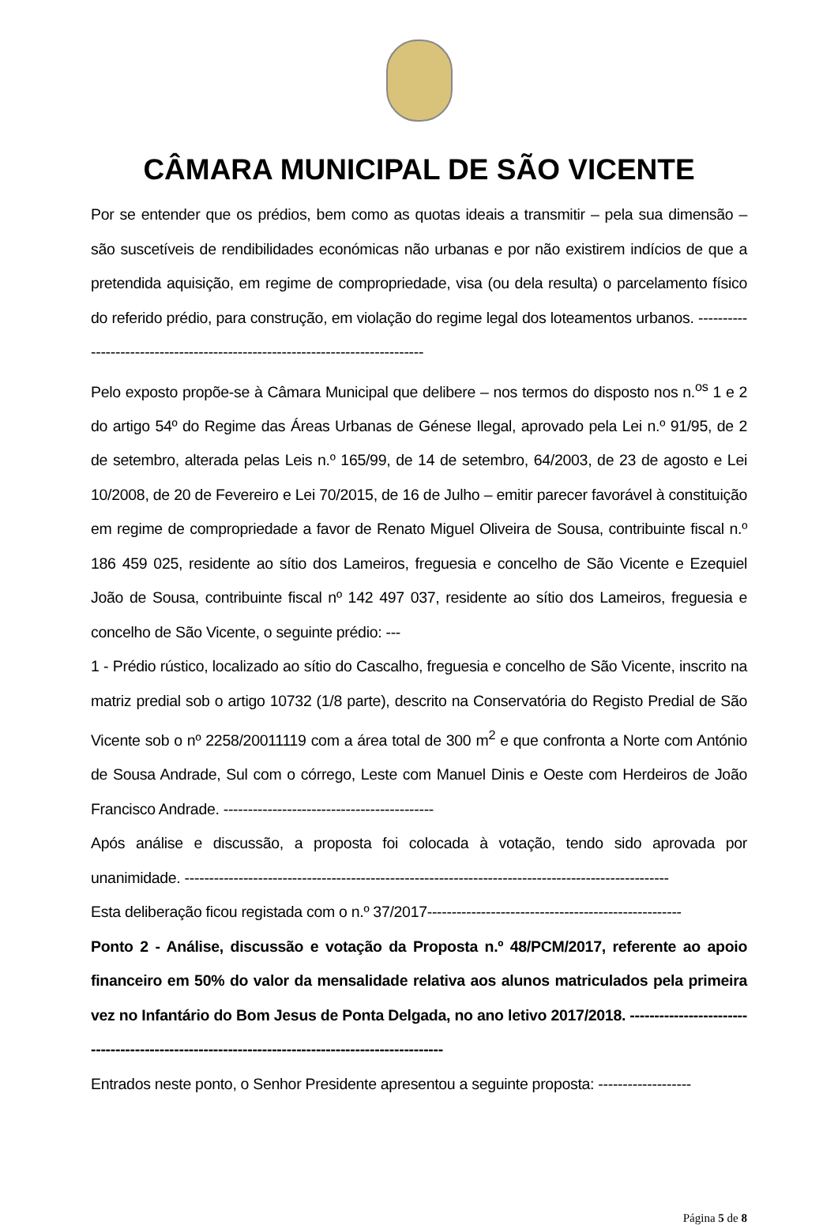CÂMARA MUNICIPAL DE SÃO VICENTE
Por se entender que os prédios, bem como as quotas ideais a transmitir – pela sua dimensão – são suscetíveis de rendibilidades económicas não urbanas e por não existirem indícios de que a pretendida aquisição, em regime de compropriedade, visa (ou dela resulta) o parcelamento físico do referido prédio, para construção, em violação do regime legal dos loteamentos urbanos. ------------------------------------------------------------------------------
Pelo exposto propõe-se à Câmara Municipal que delibere – nos termos do disposto nos n.<sup>os</sup> 1 e 2 do artigo 54º do Regime das Áreas Urbanas de Génese Ilegal, aprovado pela Lei n.º 91/95, de 2 de setembro, alterada pelas Leis n.º 165/99, de 14 de setembro, 64/2003, de 23 de agosto e Lei 10/2008, de 20 de Fevereiro e Lei 70/2015, de 16 de Julho – emitir parecer favorável à constituição em regime de compropriedade a favor de Renato Miguel Oliveira de Sousa, contribuinte fiscal n.º 186 459 025, residente ao sítio dos Lameiros, freguesia e concelho de São Vicente e Ezequiel João de Sousa, contribuinte fiscal nº 142 497 037, residente ao sítio dos Lameiros, freguesia e concelho de São Vicente, o seguinte prédio: ---
1 - Prédio rústico, localizado ao sítio do Cascalho, freguesia e concelho de São Vicente, inscrito na matriz predial sob o artigo 10732 (1/8 parte), descrito na Conservatória do Registo Predial de São Vicente sob o nº 2258/20011119 com a área total de 300 m<sup>2</sup> e que confronta a Norte com António de Sousa Andrade, Sul com o córrego, Leste com Manuel Dinis e Oeste com Herdeiros de João Francisco Andrade. -------------------------------------------
Após análise e discussão, a proposta foi colocada à votação, tendo sido aprovada por unanimidade. ---------------------------------------------------------------------------------------------------
Esta deliberação ficou registada com o n.º 37/2017----------------------------------------------------
Ponto 2 - Análise, discussão e votação da Proposta n.º 48/PCM/2017, referente ao apoio financeiro em 50% do valor da mensalidade relativa aos alunos matriculados pela primeira vez no Infantário do Bom Jesus de Ponta Delgada, no ano letivo 2017/2018. ------------------------------------------------------------------------------------------------
Entrados neste ponto, o Senhor Presidente apresentou a seguinte proposta: -------------------
Página 5 de 8